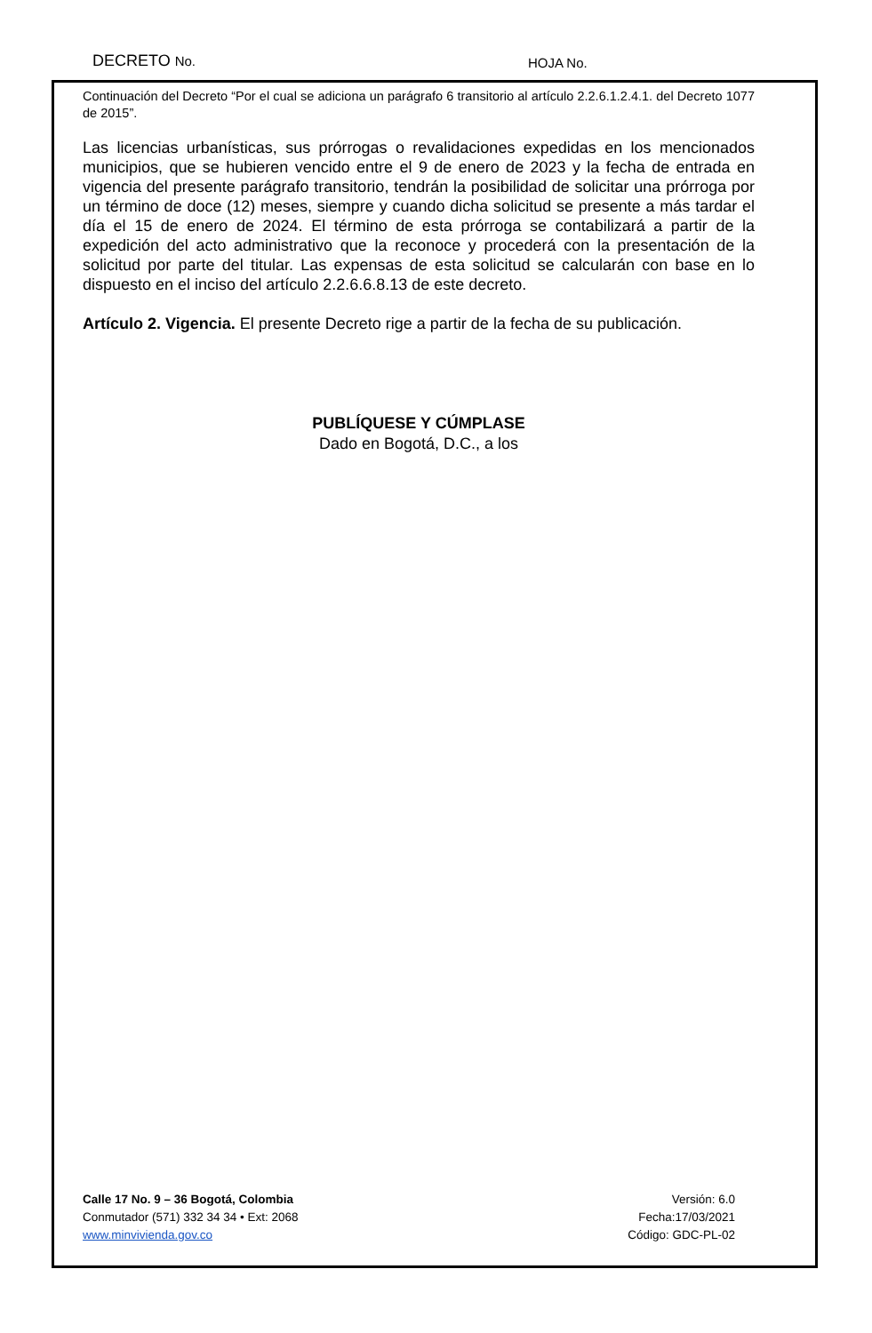DECRETO No. HOJA No.
Continuación del Decreto “Por el cual se adiciona un parágrafo 6 transitorio al artículo 2.2.6.1.2.4.1. del Decreto 1077 de 2015”.
Las licencias urbanísticas, sus prórrogas o revalidaciones expedidas en los mencionados municipios, que se hubieren vencido entre el 9 de enero de 2023 y la fecha de entrada en vigencia del presente parágrafo transitorio, tendrán la posibilidad de solicitar una prórroga por un término de doce (12) meses, siempre y cuando dicha solicitud se presente a más tardar el día el 15 de enero de 2024. El término de esta prórroga se contabilizará a partir de la expedición del acto administrativo que la reconoce y procederá con la presentación de la solicitud por parte del titular. Las expensas de esta solicitud se calcularán con base en lo dispuesto en el inciso del artículo 2.2.6.6.8.13 de este decreto.
Artículo 2. Vigencia. El presente Decreto rige a partir de la fecha de su publicación.
PUBLÍQUESE Y CÚMPLASE
Dado en Bogotá, D.C., a los
Calle 17 No. 9 – 36 Bogotá, Colombia
Conmutador (571) 332 34 34 • Ext: 2068
www.minvivienda.gov.co
Versión: 6.0
Fecha:17/03/2021
Código: GDC-PL-02